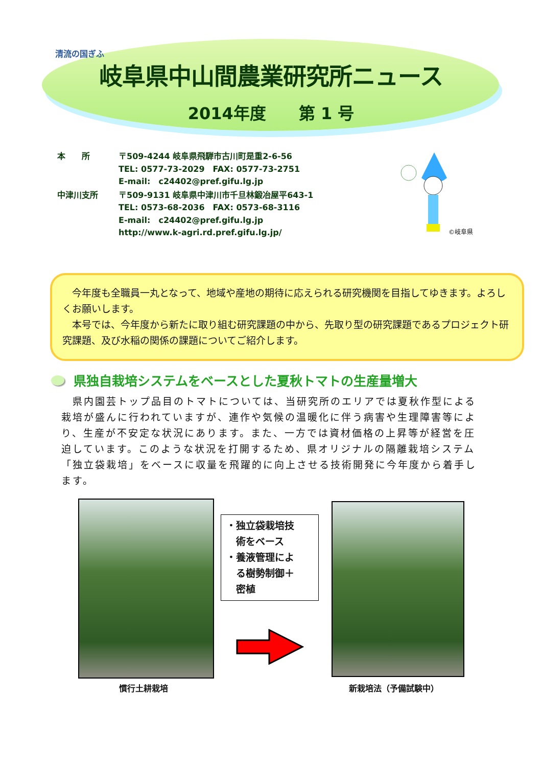清流の国ぎふ
岐阜県中山間農業研究所ニュース
2014年度　　第 1 号
| 本 所 | 〒509-4244 岐阜県飛騨市古川町是重2-6-56 TEL: 0577-73-2029 FAX: 0577-73-2751 E-mail: c24402@pref.gifu.lg.jp |
| 中津川支所 | 〒509-9131 岐阜県中津川市千旦林鍛冶屋平643-1 TEL: 0573-68-2036 FAX: 0573-68-3116 E-mail: c24402@pref.gifu.lg.jp http://www.k-agri.rd.pref.gifu.lg.jp/ |
©岐阜県
　今年度も全職員一丸となって、地域や産地の期待に応えられる研究機関を目指してゆきます。よろしくお願いします。
　本号では、今年度から新たに取り組む研究課題の中から、先取り型の研究課題であるプロジェクト研究課題、及び水稲の関係の課題についてご紹介します。
県独自栽培システムをベースとした夏秋トマトの生産量増大
　県内園芸トップ品目のトマトについては、当研究所のエリアでは夏秋作型による栽培が盛んに行われていますが、連作や気候の温暖化に伴う病害や生理障害等により、生産が不安定な状況にあります。また、一方では資材価格の上昇等が経営を圧迫しています。このような状況を打開するため、県オリジナルの隔離栽培システム「独立袋栽培」をベースに収量を飛躍的に向上させる技術開発に今年度から着手します。
・独立袋栽培技
　術をベース
・養液管理によ
　る樹勢制御＋
　密植
慣行土耕栽培 新栽培法（予備試験中）